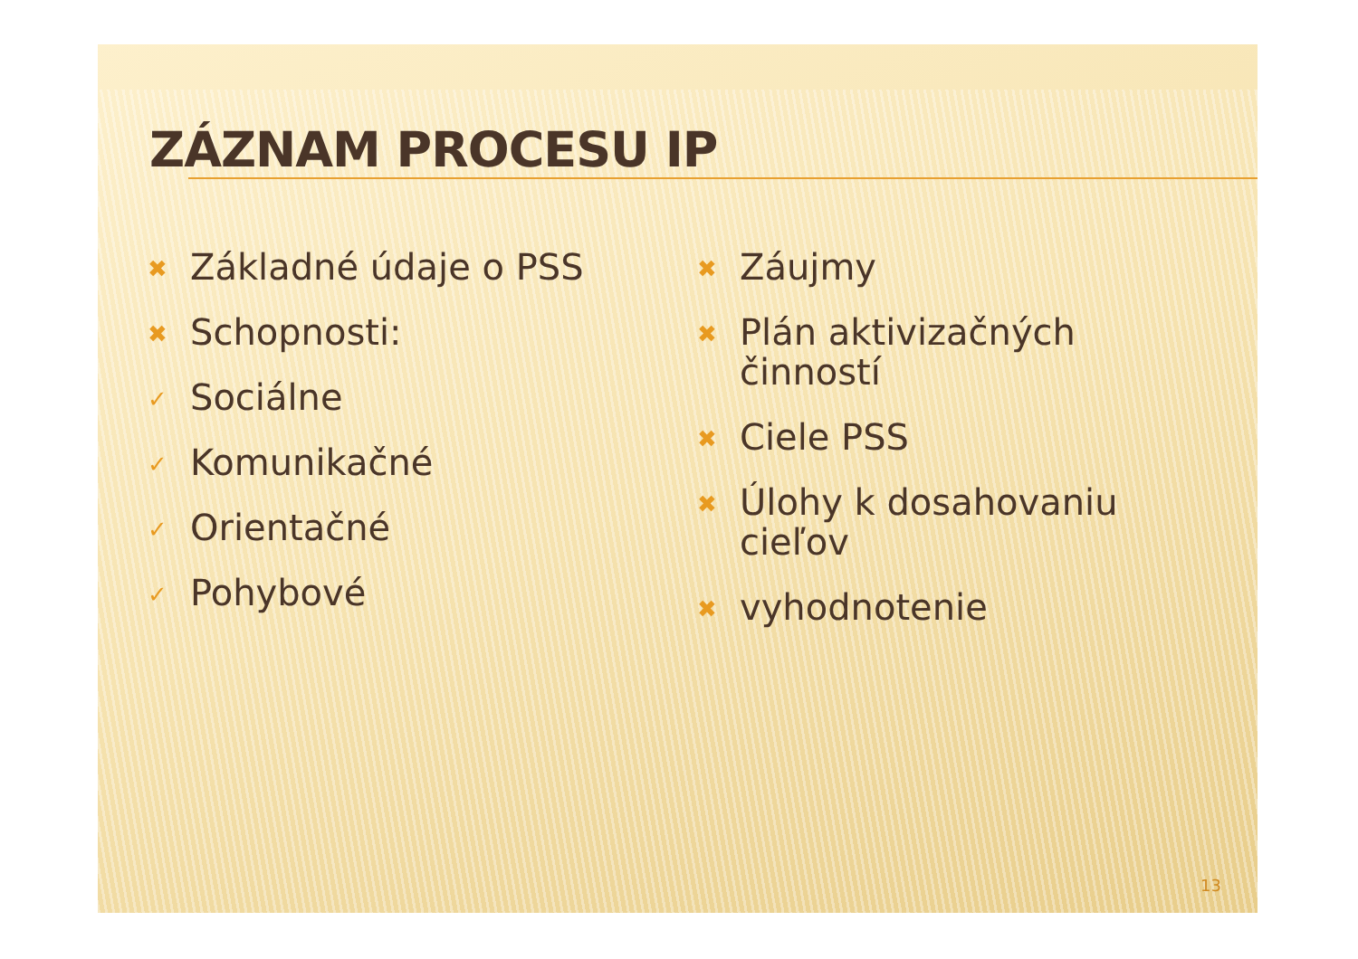ZÁZNAM PROCESU IP
✖ Základné údaje o PSS
✖ Schopnosti:
✓ Sociálne
✓ Komunikačné
✓ Orientačné
✓ Pohybové
✖ Záujmy
✖ Plán aktivizačných činností
✖ Ciele PSS
✖ Úlohy k dosahovaniu cieľov
✖ vyhodnotenie
13